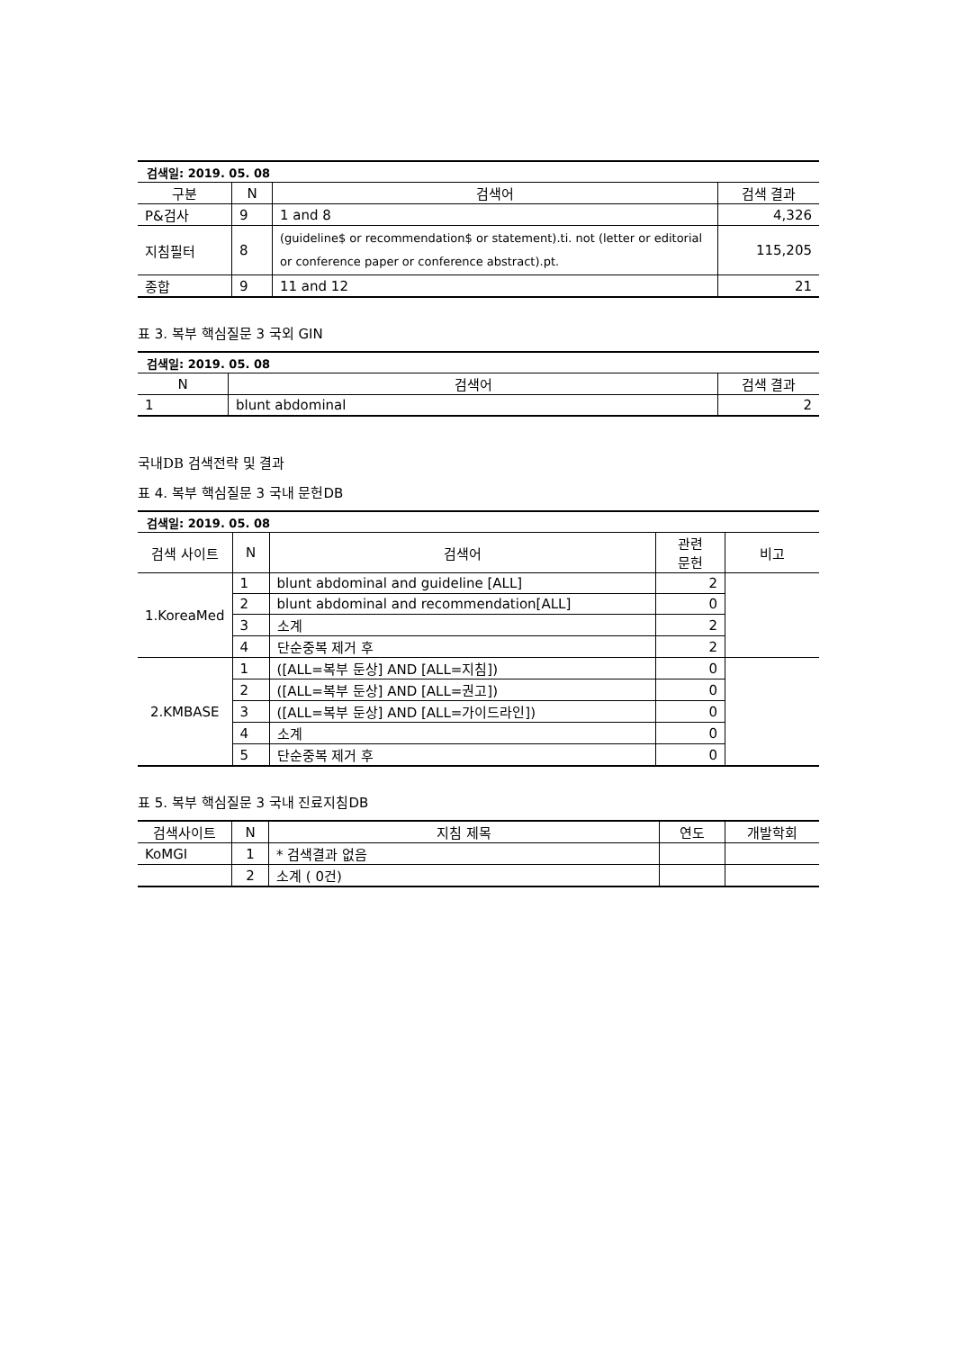| 검색일: 2019. 05. 08 | | | |
| 구분 | N | 검색어 | 검색 결과 |
| P&검사 | 9 | 1 and 8 | 4,326 |
| 지침필터 | 8 | (guideline$ or recommendation$ or statement).ti. not (letter or editorial or conference paper or conference abstract).pt. | 115,205 |
| 종합 | 9 | 11 and 12 | 21 |
표 3. 복부 핵심질문 3 국외 GIN
| 검색일: 2019. 05. 08 | | |
| N | 검색어 | 검색 결과 |
| 1 | blunt abdominal | 2 |
국내DB 검색전략 및 결과
표 4. 복부 핵심질문 3 국내 문헌DB
| 검색일: 2019. 05. 08 | | | | |
| 검색 사이트 | N | 검색어 | 관련 문헌 | 비고 |
| 1.KoreaMed | 1 | blunt abdominal and guideline [ALL] | 2 | |
| | 2 | blunt abdominal and recommendation[ALL] | 0 | |
| | 3 | 소계 | 2 | |
| | 4 | 단순중복 제거 후 | 2 | |
| 2.KMBASE | 1 | ([ALL=복부 둔상] AND [ALL=지침]) | 0 | |
| | 2 | ([ALL=복부 둔상] AND [ALL=권고]) | 0 | |
| | 3 | ([ALL=복부 둔상] AND [ALL=가이드라인]) | 0 | |
| | 4 | 소계 | 0 | |
| | 5 | 단순중복 제거 후 | 0 | |
표 5. 복부 핵심질문 3 국내 진료지침DB
| 검색사이트 | N | 지침 제목 | 연도 | 개발학회 |
| --- | --- | --- | --- | --- |
| KoMGI | 1 | * 검색결과 없음 | | |
| | 2 | 소계 ( 0건) | | |